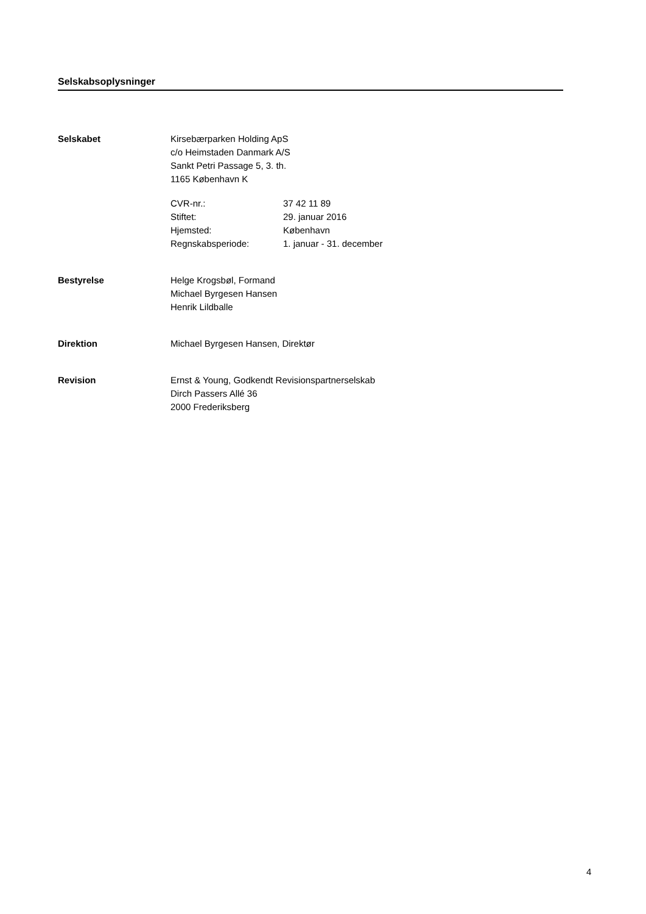Selskabsoplysninger
Selskabet Kirsebærparken Holding ApS
c/o Heimstaden Danmark A/S
Sankt Petri Passage 5, 3. th.
1165 København K
CVR-nr.: 37 42 11 89
Stiftet: 29. januar 2016
Hjemsted: København
Regnskabsperiode: 1. januar - 31. december
Bestyrelse Helge Krogsbøl, Formand
Michael Byrgesen Hansen
Henrik Lildballe
Direktion Michael Byrgesen Hansen, Direktør
Revision Ernst & Young, Godkendt Revisionspartnerselskab
Dirch Passers Allé 36
2000 Frederiksberg
4